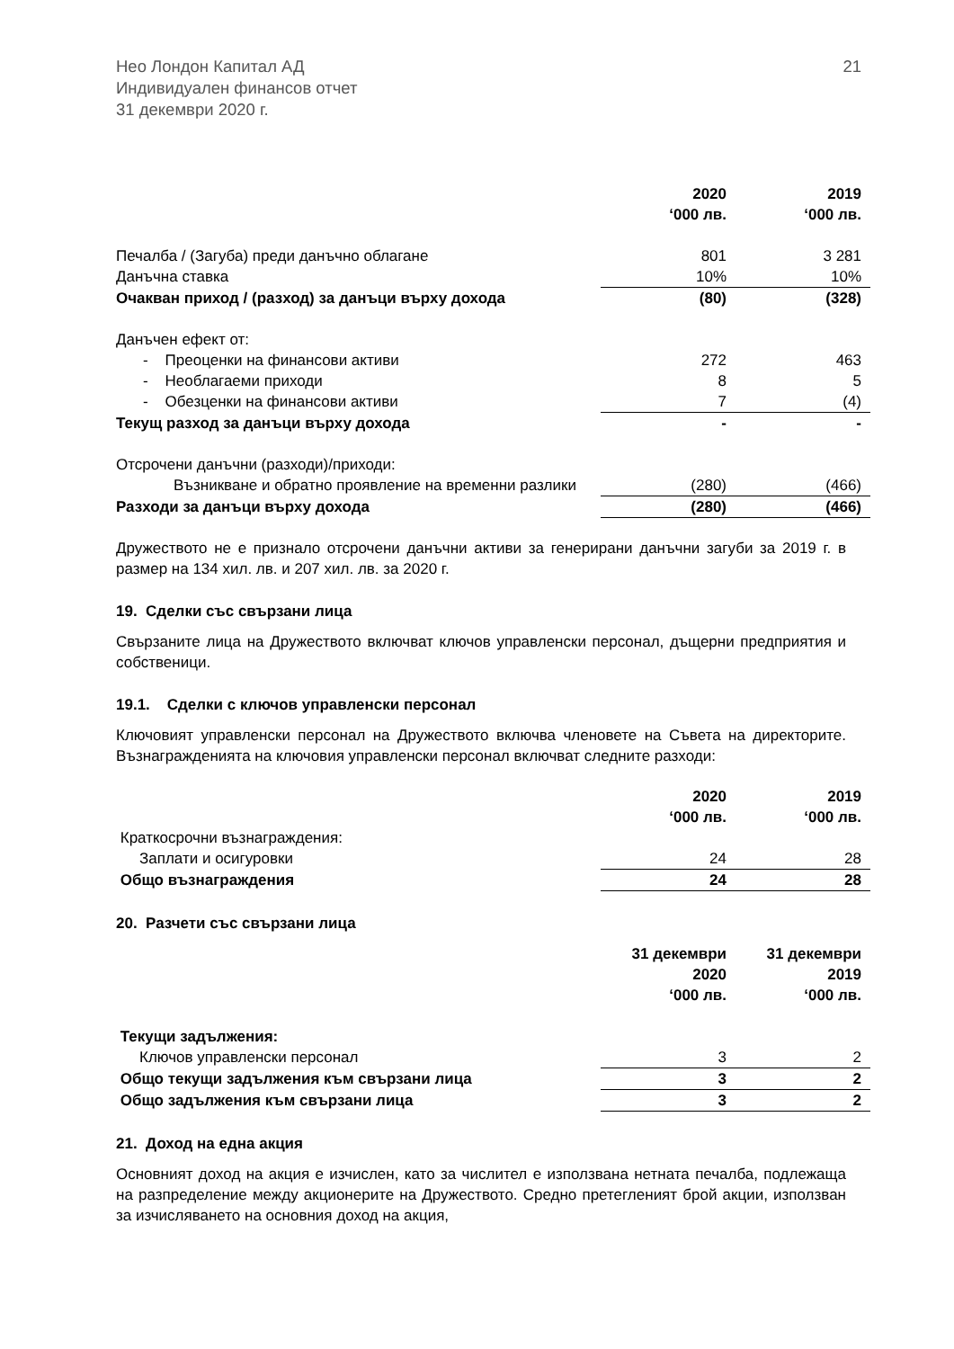Нео Лондон Капитал АД
Индивидуален финансов отчет
31 декември 2020 г.
21
| | 2020 ‘000 лв. | 2019 ‘000 лв. |
| Печалба / (Загуба) преди данъчно облагане | 801 | 3 281 |
| Данъчна ставка | 10% | 10% |
| Очакван приход / (разход) за данъци върху дохода | (80) | (328) |
| Данъчен ефект от: | | |
| - Преоценки на финансови активи | 272 | 463 |
| - Необлагаеми приходи | 8 | 5 |
| - Обезценки на финансови активи | 7 | (4) |
| Текущ разход за данъци върху дохода | - | - |
| Отсрочени данъчни (разходи)/приходи: | | |
| Възникване и обратно проявление на временни разлики | (280) | (466) |
| Разходи за данъци върху дохода | (280) | (466) |
Дружеството не е признало отсрочени данъчни активи за генерирани данъчни загуби за 2019 г. в размер на 134 хил. лв. и 207 хил. лв. за 2020 г.
19. Сделки със свързани лица
Свързаните лица на Дружеството включват ключов управленски персонал, дъщерни предприятия и собственици.
19.1. Сделки с ключов управленски персонал
Ключовият управленски персонал на Дружеството включва членовете на Съвета на директорите. Възнагражденията на ключовия управленски персонал включват следните разходи:
| | 2020 ‘000 лв. | 2019 ‘000 лв. |
| Краткосрочни възнаграждения: | | |
| Заплати и осигуровки | 24 | 28 |
| Общо възнаграждения | 24 | 28 |
20. Разчети със свързани лица
| | 31 декември 2020 ‘000 лв. | 31 декември 2019 ‘000 лв. |
| Текущи задължения: | | |
| Ключов управленски персонал | 3 | 2 |
| Общо текущи задължения към свързани лица | 3 | 2 |
| Общо задължения към свързани лица | 3 | 2 |
21. Доход на една акция
Основният доход на акция е изчислен, като за числител е използвана нетната печалба, подлежаща на разпределение между акционерите на Дружеството. Средно претегленият брой акции, използван за изчисляването на основния доход на акция,